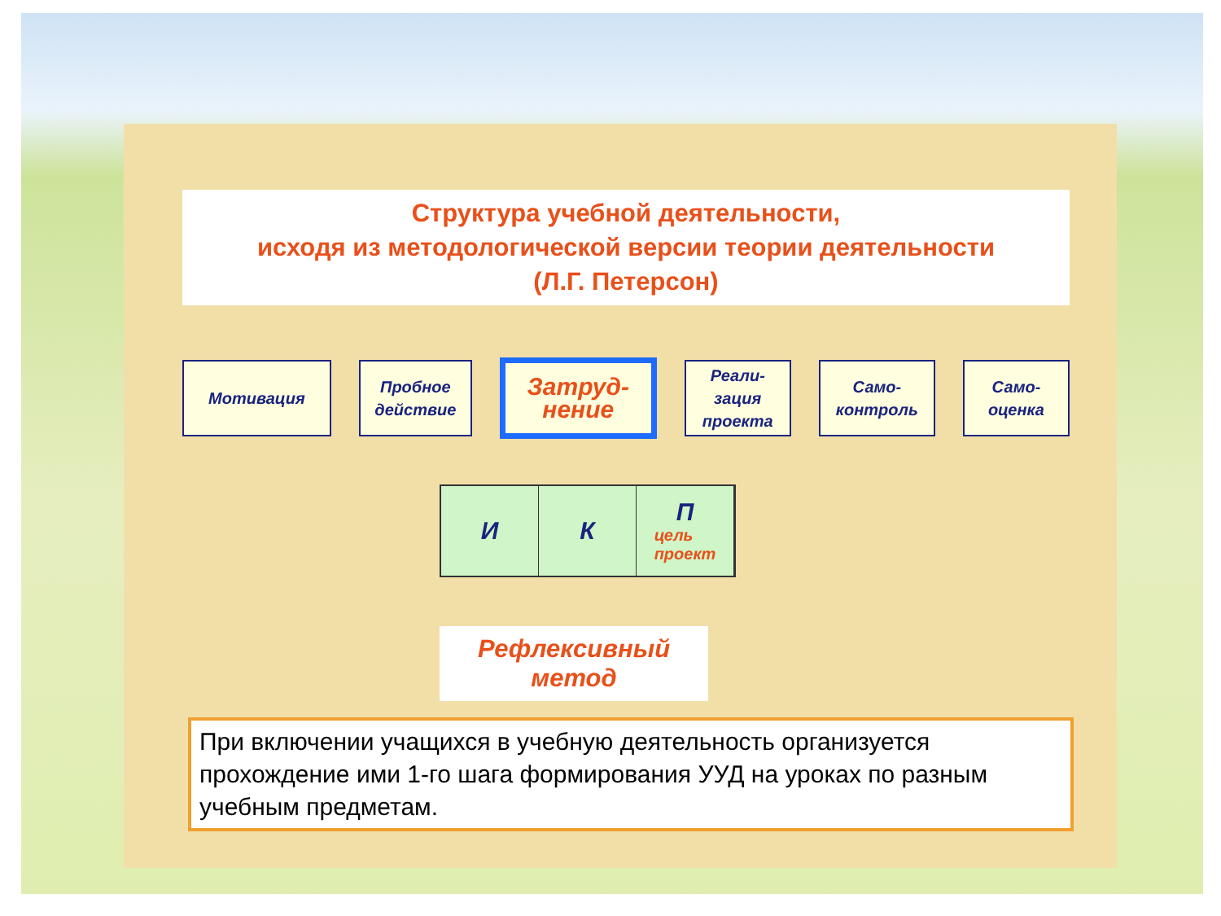Структура учебной деятельности,
исходя из методологической версии теории деятельности
(Л.Г. Петерсон)
Мотивация
Пробное
действие
Затруд-
нение
Реали-
зация
проекта
Само-
контроль
Само-
оценка
И К П
цель
проект
Рефлексивный
метод
При включении учащихся в учебную деятельность организуется прохождение ими 1-го шага формирования УУД на уроках по разным учебным предметам.